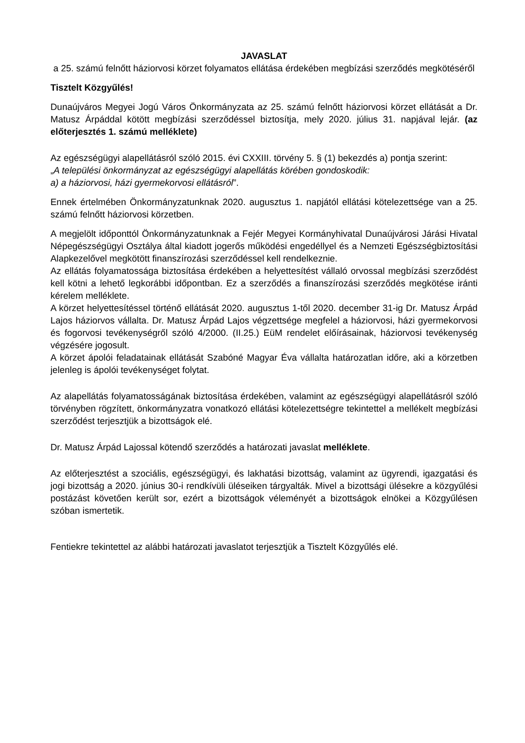JAVASLAT
a 25. számú felnőtt háziorvosi körzet folyamatos ellátása érdekében megbízási szerződés megkötéséről
Tisztelt Közgyűlés!
Dunaújváros Megyei Jogú Város Önkormányzata az 25. számú felnőtt háziorvosi körzet ellátását a Dr. Matusz Árpáddal kötött megbízási szerződéssel biztosítja, mely 2020. július 31. napjával lejár. (az előterjesztés 1. számú melléklete)
Az egészségügyi alapellátásról szóló 2015. évi CXXIII. törvény 5. § (1) bekezdés a) pontja szerint:
„A települési önkormányzat az egészségügyi alapellátás körében gondoskodik:
a) a háziorvosi, házi gyermekorvosi ellátásról”.
Ennek értelmében Önkormányzatunknak 2020. augusztus 1. napjától ellátási kötelezettsége van a 25. számú felnőtt háziorvosi körzetben.
A megjelölt időponttól Önkormányzatunknak a Fejér Megyei Kormányhivatal Dunaújvárosi Járási Hivatal Népegészségügyi Osztálya által kiadott jogerős működési engedéllyel és a Nemzeti Egészségbiztosítási Alapkezelővel megkötött finanszírozási szerződéssel kell rendelkeznie.
Az ellátás folyamatossága biztosítása érdekében a helyettesítést vállaló orvossal megbízási szerződést kell kötni a lehető legkorábbi időpontban. Ez a szerződés a finanszírozási szerződés megkötése iránti kérelem melléklete.
A körzet helyettesítéssel történő ellátását 2020. augusztus 1-től 2020. december 31-ig Dr. Matusz Árpád Lajos háziorvos vállalta. Dr. Matusz Árpád Lajos végzettsége megfelel a háziorvosi, házi gyermekorvosi és fogorvosi tevékenységről szóló 4/2000. (II.25.) EüM rendelet előírásainak, háziorvosi tevékenység végzésére jogosult.
A körzet ápolói feladatainak ellátását Szabóné Magyar Éva vállalta határozatlan időre, aki a körzetben jelenleg is ápolói tevékenységet folytat.
Az alapellátás folyamatosságának biztosítása érdekében, valamint az egészségügyi alapellátásról szóló törvényben rögzített, önkormányzatra vonatkozó ellátási kötelezettségre tekintettel a mellékelt megbízási szerződést terjesztjük a bizottságok elé.
Dr. Matusz Árpád Lajossal kötendő szerződés a határozati javaslat melléklete.
Az előterjesztést a szociális, egészségügyi, és lakhatási bizottság, valamint az ügyrendi, igazgatási és jogi bizottság a 2020. június 30-i rendkívüli üléseiken tárgyalták. Mivel a bizottsági ülésekre a közgyűlési postázást követően került sor, ezért a bizottságok véleményét a bizottságok elnökei a Közgyűlésen szóban ismertetik.
Fentiekre tekintettel az alábbi határozati javaslatot terjesztjük a Tisztelt Közgyűlés elé.